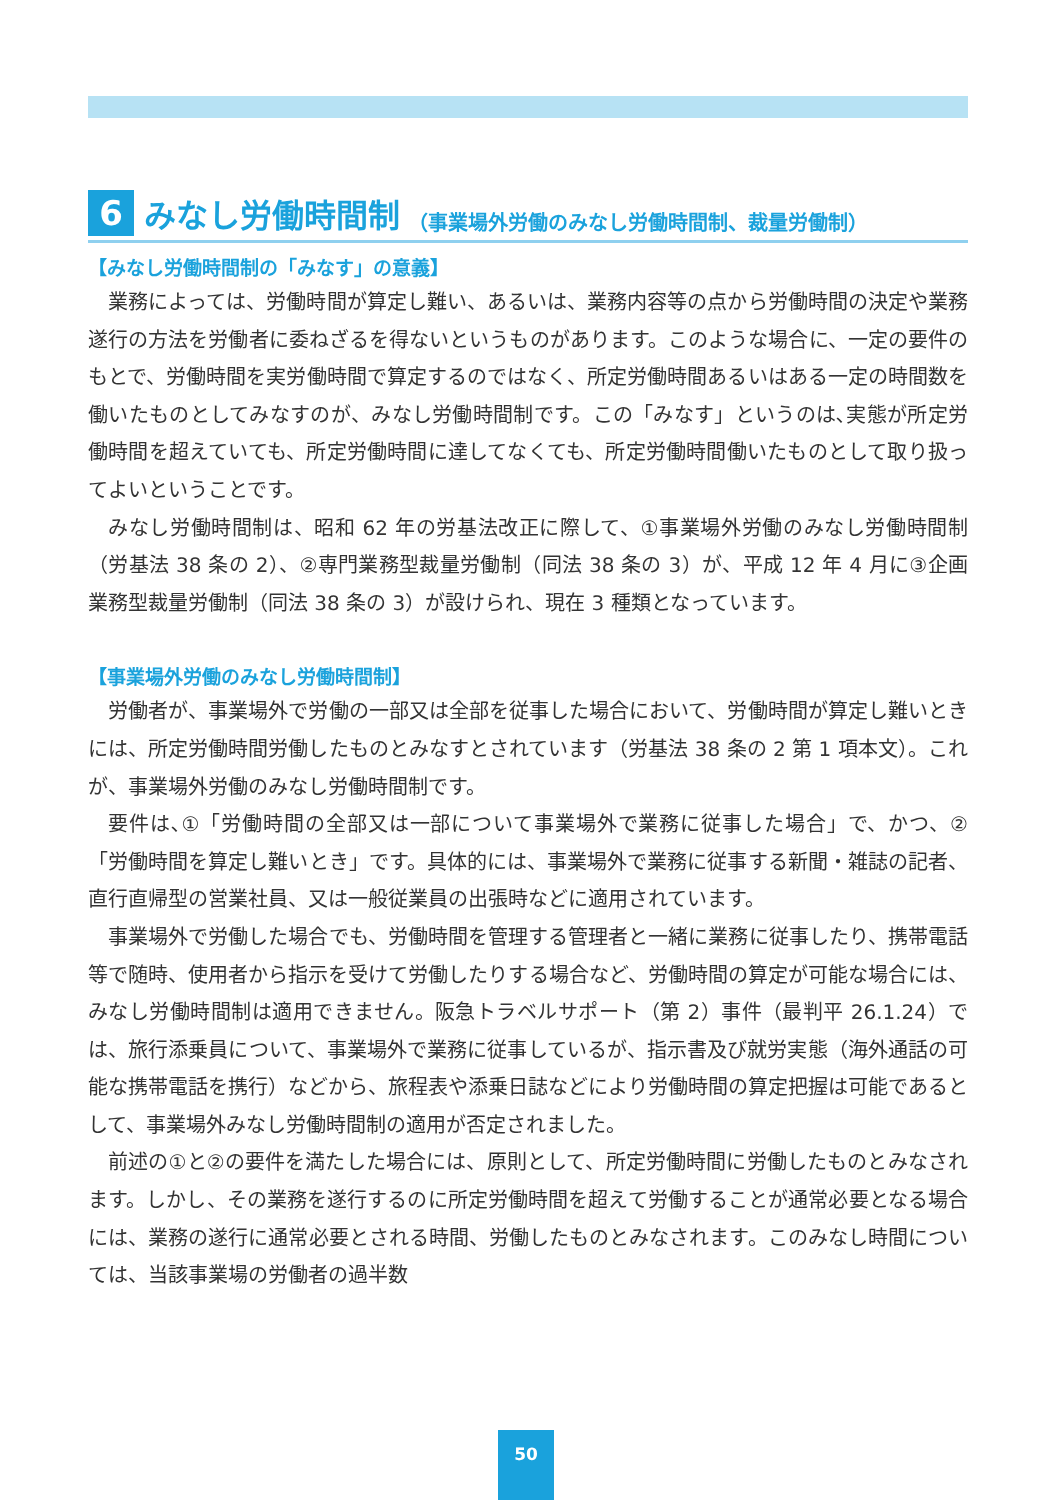6 みなし労働時間制 （事業場外労働のみなし労働時間制、裁量労働制）
【みなし労働時間制の「みなす」の意義】
業務によっては、労働時間が算定し難い、あるいは、業務内容等の点から労働時間の決定や業務遂行の方法を労働者に委ねざるを得ないというものがあります。このような場合に、一定の要件のもとで、労働時間を実労働時間で算定するのではなく、所定労働時間あるいはある一定の時間数を働いたものとしてみなすのが、みなし労働時間制です。この「みなす」というのは､実態が所定労働時間を超えていても、所定労働時間に達してなくても、所定労働時間働いたものとして取り扱ってよいということです。
みなし労働時間制は、昭和 62 年の労基法改正に際して、①事業場外労働のみなし労働時間制（労基法 38 条の 2）、②専門業務型裁量労働制（同法 38 条の 3）が、平成 12 年 4 月に③企画業務型裁量労働制（同法 38 条の 3）が設けられ、現在 3 種類となっています。
【事業場外労働のみなし労働時間制】
労働者が、事業場外で労働の一部又は全部を従事した場合において、労働時間が算定し難いときには、所定労働時間労働したものとみなすとされています（労基法 38 条の 2 第 1 項本文）。これが、事業場外労働のみなし労働時間制です。
要件は､①「労働時間の全部又は一部について事業場外で業務に従事した場合」で、かつ、②「労働時間を算定し難いとき」です。具体的には、事業場外で業務に従事する新聞・雑誌の記者、直行直帰型の営業社員、又は一般従業員の出張時などに適用されています。
事業場外で労働した場合でも、労働時間を管理する管理者と一緒に業務に従事したり、携帯電話等で随時、使用者から指示を受けて労働したりする場合など、労働時間の算定が可能な場合には、みなし労働時間制は適用できません。阪急トラベルサポート（第 2）事件（最判平 26.1.24）では、旅行添乗員について、事業場外で業務に従事しているが、指示書及び就労実態（海外通話の可能な携帯電話を携行）などから、旅程表や添乗日誌などにより労働時間の算定把握は可能であるとして、事業場外みなし労働時間制の適用が否定されました。
前述の①と②の要件を満たした場合には、原則として、所定労働時間に労働したものとみなされます。しかし、その業務を遂行するのに所定労働時間を超えて労働することが通常必要となる場合には、業務の遂行に通常必要とされる時間、労働したものとみなされます。このみなし時間については、当該事業場の労働者の過半数
50